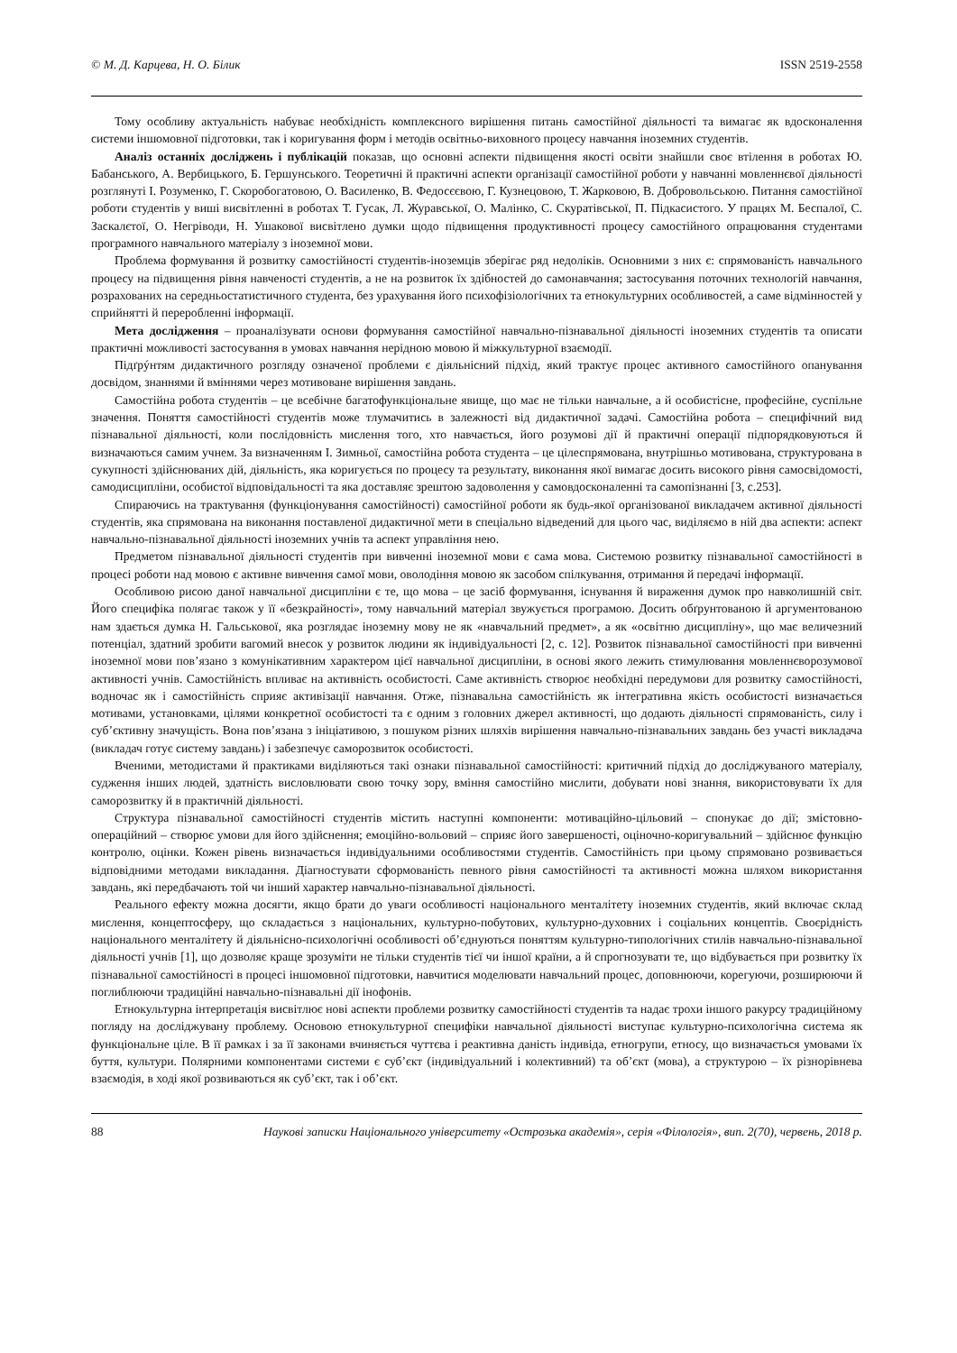© М. Д. Карцева, Н. О. Білик ISSN 2519-2558
Тому особливу актуальність набуває необхідність комплексного вирішення питань самостійної діяльності та вимагає як вдосконалення системи іншомовної підготовки, так і коригування форм і методів освітньо-виховного процесу навчання іноземних студентів.
Аналіз останніх досліджень і публікацій показав, що основні аспекти підвищення якості освіти знайшли своє втілення в роботах Ю. Бабанського, А. Вербицького, Б. Гершунського. Теоретичні й практичні аспекти організації самостійної роботи у навчанні мовленнєвої діяльності розглянуті І. Розуменко, Г. Скоробогатовою, О. Василенко, В. Федосєєвою, Г. Кузнецовою, Т. Жарковою, В. Добровольською. Питання самостійної роботи студентів у виші висвітленні в роботах Т. Гусак, Л. Журавської, О. Малінко, С. Скуратівської, П. Підкасистого. У працях М. Беспалої, С. Заскалєтої, О. Негріводи, Н. Ушакової висвітлено думки щодо підвищення продуктивності процесу самостійного опрацювання студентами програмного навчального матеріалу з іноземної мови.
Проблема формування й розвитку самостійності студентів-іноземців зберігає ряд недоліків. Основними з них є: спрямованість навчального процесу на підвищення рівня навченості студентів, а не на розвиток їх здібностей до самонавчання; застосування поточних технологій навчання, розрахованих на середньостатистичного студента, без урахування його психофізіологічних та етнокультурних особливостей, а саме відмінностей у сприйнятті й переробленні інформації.
Мета дослідження – проаналізувати основи формування самостійної навчально-пізнавальної діяльності іноземних студентів та описати практичні можливості застосування в умовах навчання нерідною мовою й міжкультурної взаємодії.
Підґрýнтям дидактичного розгляду означеної проблеми є діяльнісний підхід, який трактує процес активного самостійного опанування досвідом, знаннями й вміннями через мотивоване вирішення завдань.
Самостійна робота студентів – це всебічне багатофункціональне явище, що має не тільки навчальне, а й особистісне, професійне, суспільне значення. Поняття самостійності студентів може тлумачитись в залежності від дидактичної задачі. Самостійна робота – специфічний вид пізнавальної діяльності, коли послідовність мислення того, хто навчається, його розумові дії й практичні операції підпорядковуються й визначаються самим учнем. За визначенням І. Зимньої, самостійна робота студента – це цілеспрямована, внутрішньо мотивована, структурована в сукупності здійснюваних дій, діяльність, яка коригується по процесу та результату, виконання якої вимагає досить високого рівня самосвідомості, самодисципліни, особистої відповідальності та яка доставляє зрештою задоволення у самовдосконаленні та самопізнанні [3, с.253].
Спираючись на трактування (функціонування самостійності) самостійної роботи як будь-якої організованої викладачем активної діяльності студентів, яка спрямована на виконання поставленої дидактичної мети в спеціально відведений для цього час, виділяємо в ній два аспекти: аспект навчально-пізнавальної діяльності іноземних учнів та аспект управління нею.
Предметом пізнавальної діяльності студентів при вивченні іноземної мови є сама мова. Системою розвитку пізнавальної самостійності в процесі роботи над мовою є активне вивчення самої мови, оволодіння мовою як засобом спілкування, отримання й передачі інформації.
Особливою рисою даної навчальної дисципліни є те, що мова – це засіб формування, існування й вираження думок про навколишній світ. Його специфіка полягає також у її «безкрайності», тому навчальний матеріал звужується програмою. Досить обґрунтованою й аргументованою нам здається думка Н. Гальськової, яка розглядає іноземну мову не як «навчальний предмет», а як «освітню дисципліну», що має величезний потенціал, здатний зробити вагомий внесок у розвиток людини як індивідуальності [2, с. 12]. Розвиток пізнавальної самостійності при вивченні іноземної мови пов’язано з комунікативним характером цієї навчальної дисципліни, в основі якого лежить стимулювання мовленнєворозумової активності учнів. Самостійність впливає на активність особистості. Саме активність створює необхідні передумови для розвитку самостійності, водночас як і самостійність сприяє активізації навчання. Отже, пізнавальна самостійність як інтегративна якість особистості визначається мотивами, установками, цілями конкретної особистості та є одним з головних джерел активності, що додають діяльності спрямованість, силу і суб’єктивну значущість. Вона пов’язана з ініціативою, з пошуком різних шляхів вирішення навчально-пізнавальних завдань без участі викладача (викладач готує систему завдань) і забезпечує саморозвиток особистості.
Вченими, методистами й практиками виділяються такі ознаки пізнавальної самостійності: критичний підхід до досліджуваного матеріалу, судження інших людей, здатність висловлювати свою точку зору, вміння самостійно мислити, добувати нові знання, використовувати їх для саморозвитку й в практичній діяльності.
Структура пізнавальної самостійності студентів містить наступні компоненти: мотиваційно-цільовий – спонукає до дії; змістовно-операційний – створює умови для його здійснення; емоційно-вольовий – сприяє його завершеності, оціночно-коригувальний – здійснює функцію контролю, оцінки. Кожен рівень визначається індивідуальними особливостями студентів. Самостійність при цьому спрямовано розвивається відповідними методами викладання. Діагностувати сформованість певного рівня самостійності та активності можна шляхом використання завдань, які передбачають той чи інший характер навчально-пізнавальної діяльності.
Реального ефекту можна досягти, якщо брати до уваги особливості національного менталітету іноземних студентів, який включає склад мислення, концептосферу, що складається з національних, культурно-побутових, культурно-духовних і соціальних концептів. Своєрідність національного менталітету й діяльнісно-психологічні особливості об’єднуються поняттям культурно-типологічних стилів навчально-пізнавальної діяльності учнів [1], що дозволяє краще зрозуміти не тільки студентів тієї чи іншої країни, а й спрогнозувати те, що відбувається при розвитку їх пізнавальної самостійності в процесі іншомовної підготовки, навчитися моделювати навчальний процес, доповнюючи, корегуючи, розширюючи й поглиблюючи традиційні навчально-пізнавальні дії інофонів.
Етнокультурна інтерпретація висвітлює нові аспекти проблеми розвитку самостійності студентів та надає трохи іншого ракурсу традиційному погляду на досліджувану проблему. Основою етнокультурної специфіки навчальної діяльності виступає культурно-психологічна система як функціональне ціле. В її рамках і за її законами вчиняється чуттєва і реактивна даність індивіда, етногрупи, етносу, що визначається умовами їх буття, культури. Полярними компонентами системи є суб’єкт (індивідуальний і колективний) та об’єкт (мова), а структурою – їх різнорівнева взаємодія, в ході якої розвиваються як суб’єкт, так і об’єкт.
88 Наукові записки Національного університету «Острозька академія», серія «Філологія», вип. 2(70), червень, 2018 р.